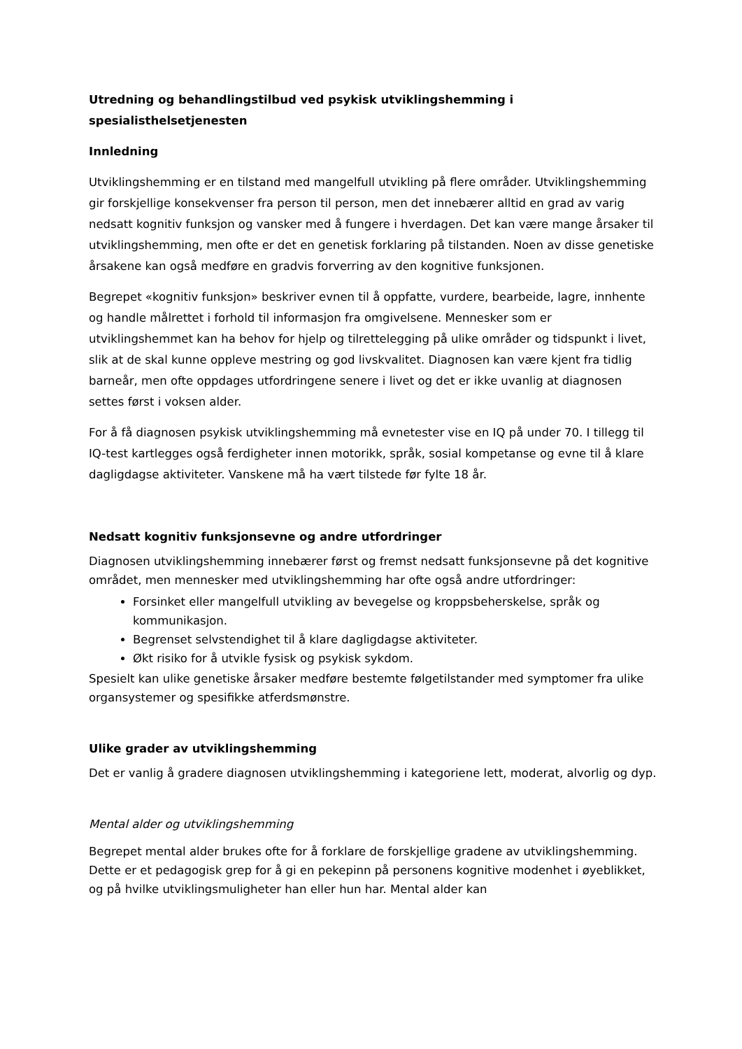Utredning og behandlingstilbud ved psykisk utviklingshemming i spesialisthelsetjenesten
Innledning
Utviklingshemming er en tilstand med mangelfull utvikling på flere områder. Utviklingshemming gir forskjellige konsekvenser fra person til person, men det innebærer alltid en grad av varig nedsatt kognitiv funksjon og vansker med å fungere i hverdagen. Det kan være mange årsaker til utviklingshemming, men ofte er det en genetisk forklaring på tilstanden. Noen av disse genetiske årsakene kan også medføre en gradvis forverring av den kognitive funksjonen.
Begrepet «kognitiv funksjon» beskriver evnen til å oppfatte, vurdere, bearbeide, lagre, innhente og handle målrettet i forhold til informasjon fra omgivelsene. Mennesker som er utviklingshemmet kan ha behov for hjelp og tilrettelegging på ulike områder og tidspunkt i livet, slik at de skal kunne oppleve mestring og god livskvalitet. Diagnosen kan være kjent fra tidlig barneår, men ofte oppdages utfordringene senere i livet og det er ikke uvanlig at diagnosen settes først i voksen alder.
For å få diagnosen psykisk utviklingshemming må evnetester vise en IQ på under 70. I tillegg til IQ-test kartlegges også ferdigheter innen motorikk, språk, sosial kompetanse og evne til å klare dagligdagse aktiviteter. Vanskene må ha vært tilstede før fylte 18 år.
Nedsatt kognitiv funksjonsevne og andre utfordringer
Diagnosen utviklingshemming innebærer først og fremst nedsatt funksjonsevne på det kognitive området, men mennesker med utviklingshemming har ofte også andre utfordringer:
Forsinket eller mangelfull utvikling av bevegelse og kroppsbeherskelse, språk og kommunikasjon.
Begrenset selvstendighet til å klare dagligdagse aktiviteter.
Økt risiko for å utvikle fysisk og psykisk sykdom.
Spesielt kan ulike genetiske årsaker medføre bestemte følgetilstander med symptomer fra ulike organsystemer og spesifikke atferdsmønstre.
Ulike grader av utviklingshemming
Det er vanlig å gradere diagnosen utviklingshemming i kategoriene lett, moderat, alvorlig og dyp.
Mental alder og utviklingshemming
Begrepet mental alder brukes ofte for å forklare de forskjellige gradene av utviklingshemming. Dette er et pedagogisk grep for å gi en pekepinn på personens kognitive modenhet i øyeblikket, og på hvilke utviklingsmuligheter han eller hun har. Mental alder kan